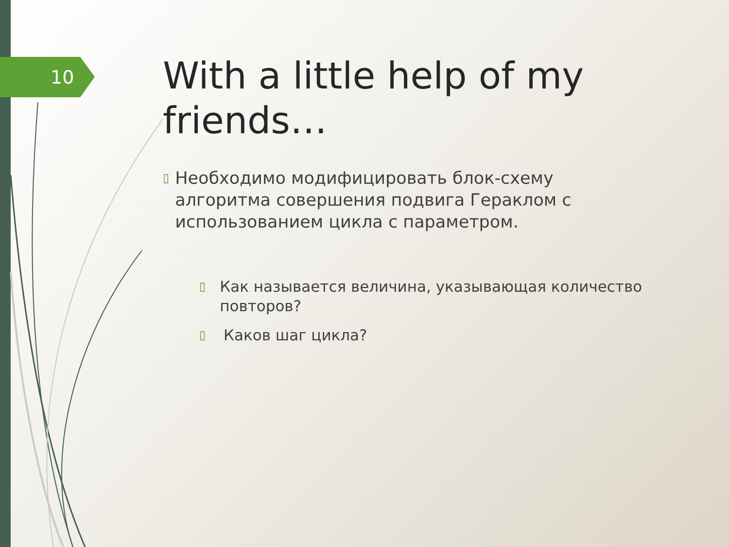10
With a little help of my friends…
▯
Необходимо модифицировать блок-схему алгоритма совершения подвига Гераклом с использованием цикла с параметром.
▯
Как называется величина, указывающая количество повторов?
▯
Каков шаг цикла?